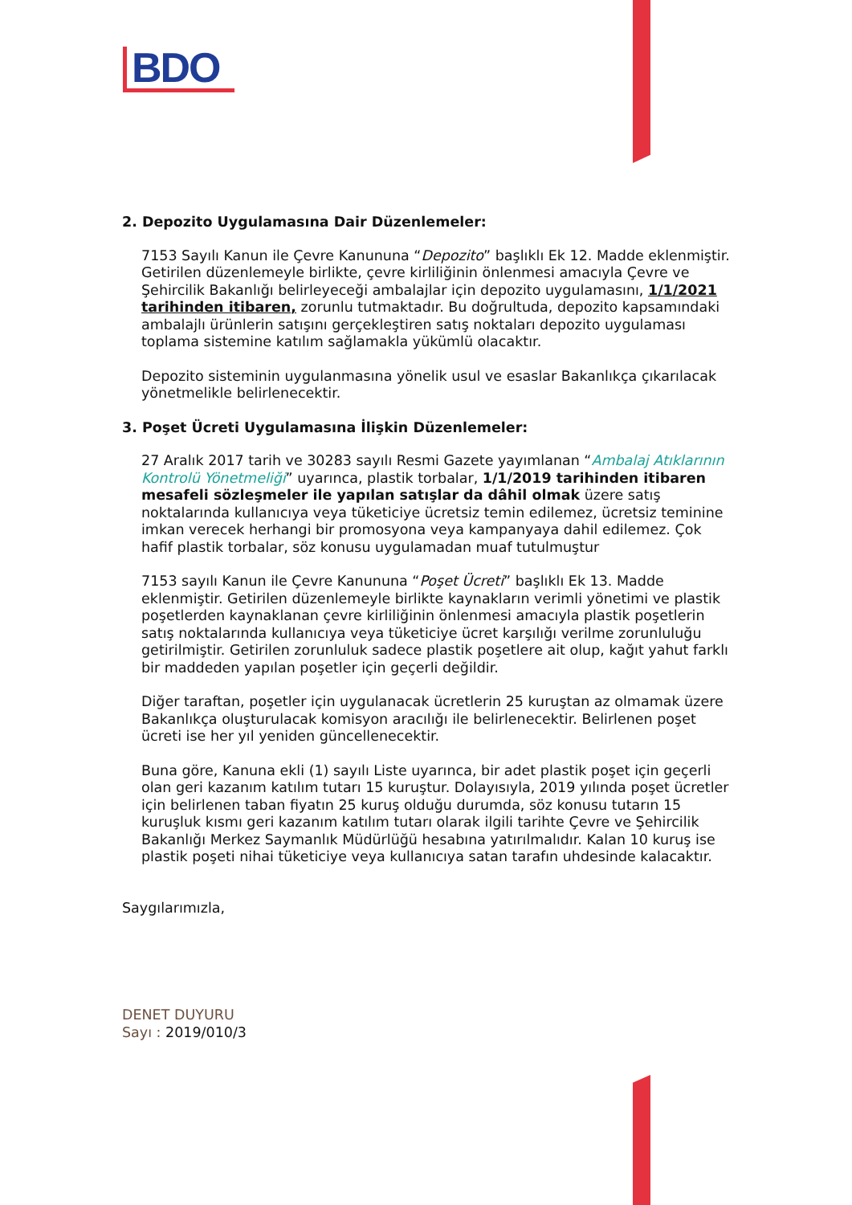BDO
2. Depozito Uygulamasına Dair Düzenlemeler:
7153 Sayılı Kanun ile Çevre Kanununa “Depozito” başlıklı Ek 12. Madde eklenmiştir. Getirilen düzenlemeyle birlikte, çevre kirliliğinin önlenmesi amacıyla Çevre ve Şehircilik Bakanlığı belirleyeceği ambalajlar için depozito uygulamasını, 1/1/2021 tarihinden itibaren, zorunlu tutmaktadır. Bu doğrultuda, depozito kapsamındaki ambalajlı ürünlerin satışını gerçekleştiren satış noktaları depozito uygulaması toplama sistemine katılım sağlamakla yükümlü olacaktır.
Depozito sisteminin uygulanmasına yönelik usul ve esaslar Bakanlıkça çıkarılacak yönetmelikle belirlenecektir.
3. Poşet Ücreti Uygulamasına İlişkin Düzenlemeler:
27 Aralık 2017 tarih ve 30283 sayılı Resmi Gazete yayımlanan “Ambalaj Atıklarının Kontrolü Yönetmeliği” uyarınca, plastik torbalar, 1/1/2019 tarihinden itibaren mesafeli sözleşmeler ile yapılan satışlar da dâhil olmak üzere satış noktalarında kullanıcıya veya tüketiciye ücretsiz temin edilemez, ücretsiz teminine imkan verecek herhangi bir promosyona veya kampanyaya dahil edilemez. Çok hafif plastik torbalar, söz konusu uygulamadan muaf tutulmuştur
7153 sayılı Kanun ile Çevre Kanununa “Poşet Ücreti” başlıklı Ek 13. Madde eklenmiştir. Getirilen düzenlemeyle birlikte kaynakların verimli yönetimi ve plastik poşetlerden kaynaklanan çevre kirliliğinin önlenmesi amacıyla plastik poşetlerin satış noktalarında kullanıcıya veya tüketiciye ücret karşılığı verilme zorunluluğu getirilmiştir. Getirilen zorunluluk sadece plastik poşetlere ait olup, kağıt yahut farklı bir maddeden yapılan poşetler için geçerli değildir.
Diğer taraftan, poşetler için uygulanacak ücretlerin 25 kuruştan az olmamak üzere Bakanlıkça oluşturulacak komisyon aracılığı ile belirlenecektir. Belirlenen poşet ücreti ise her yıl yeniden güncellenecektir.
Buna göre, Kanuna ekli (1) sayılı Liste uyarınca, bir adet plastik poşet için geçerli olan geri kazanım katılım tutarı 15 kuruştur. Dolayısıyla, 2019 yılında poşet ücretler için belirlenen taban fiyatın 25 kuruş olduğu durumda, söz konusu tutarın 15 kuruşluk kısmı geri kazanım katılım tutarı olarak ilgili tarihte Çevre ve Şehircilik Bakanlığı Merkez Saymanlık Müdürlüğü hesabına yatırılmalıdır. Kalan 10 kuruş ise plastik poşeti nihai tüketiciye veya kullanıcıya satan tarafın uhdesinde kalacaktır.
Saygılarımızla,
DENET DUYURU
Sayı : 2019/010/3